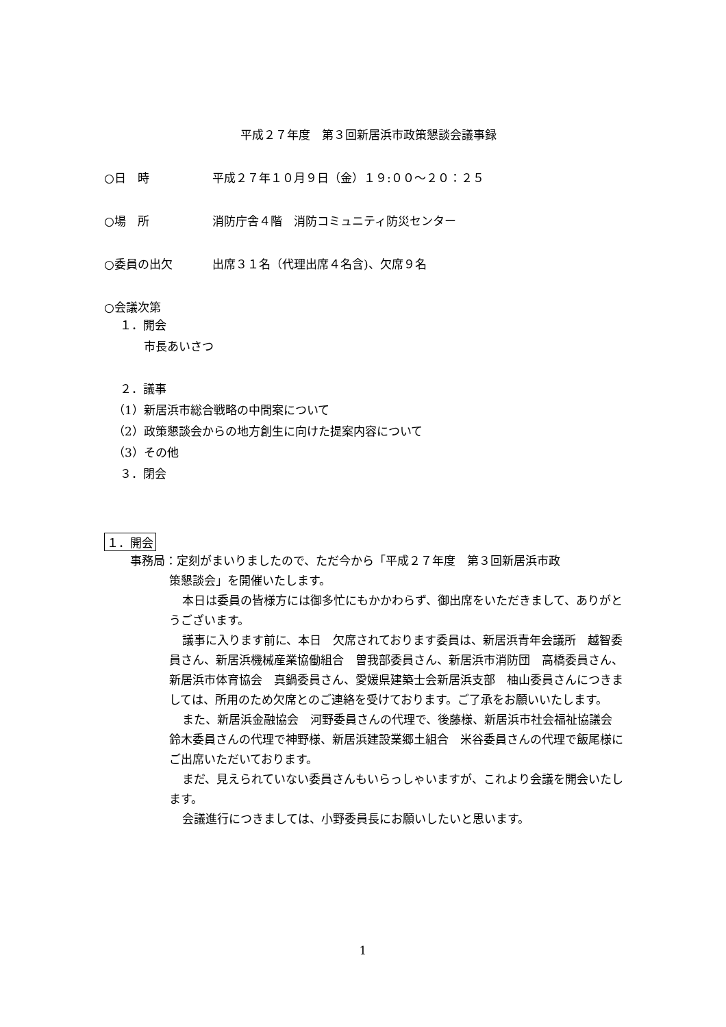平成２７年度　第３回新居浜市政策懇談会議事録
○日　時 平成２７年１０月９日（金）１９:００～２０：２５
○場　所 消防庁舎４階　消防コミュニティ防災センター
○委員の出欠 出席３１名（代理出席４名含)、欠席９名
○会議次第
１．開会
市長あいさつ
２．議事
（1）新居浜市総合戦略の中間案について
（2）政策懇談会からの地方創生に向けた提案内容について
（3）その他
３．閉会
１．開会
事務局：定刻がまいりましたので、ただ今から「平成２７年度　第３回新居浜市政
策懇談会」を開催いたします。
本日は委員の皆様方には御多忙にもかかわらず、御出席をいただきまして、ありがとうございます。
議事に入ります前に、本日　欠席されております委員は、新居浜青年会議所　越智委員さん、新居浜機械産業協働組合　曽我部委員さん、新居浜市消防団　高橋委員さん、新居浜市体育協会　真鍋委員さん、愛媛県建築士会新居浜支部　柚山委員さんにつきましては、所用のため欠席とのご連絡を受けております。ご了承をお願いいたします。
また、新居浜金融協会　河野委員さんの代理で、後藤様、新居浜市社会福祉協議会　鈴木委員さんの代理で神野様、新居浜建設業郷土組合　米谷委員さんの代理で飯尾様にご出席いただいております。
まだ、見えられていない委員さんもいらっしゃいますが、これより会議を開会いたします。
会議進行につきましては、小野委員長にお願いしたいと思います。
1